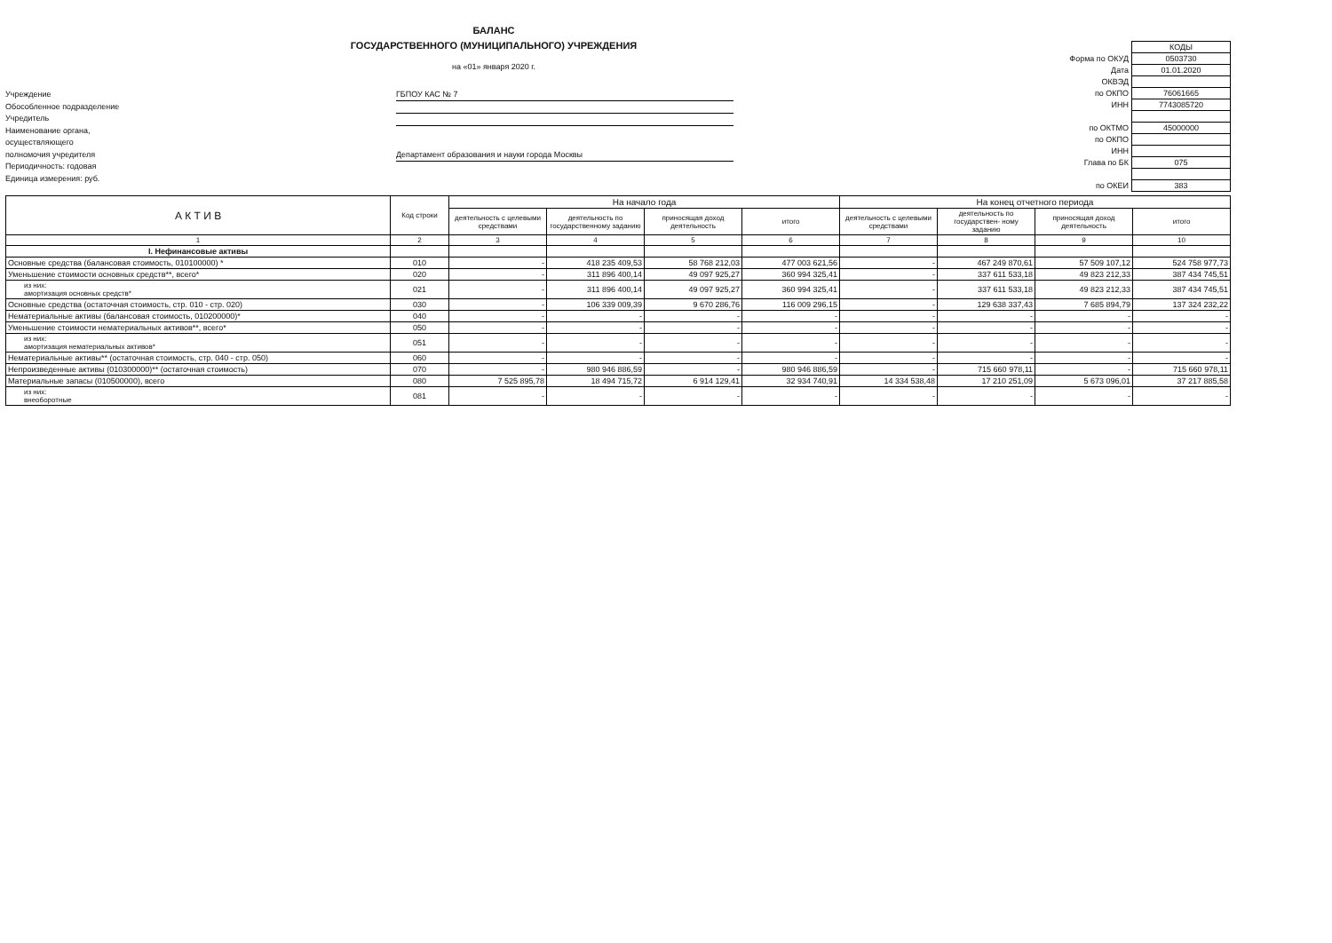БАЛАНС
ГОСУДАРСТВЕННОГО (МУНИЦИПАЛЬНОГО) УЧРЕЖДЕНИЯ
на «01» января 2020 г.
Учреждение
Обособленное подразделение
Учредитель
Наименование органа,
осуществляющего
полномочия учредителя
Периодичность: годовая
Единица измерения: руб.
ГБПОУ КАС № 7
Департамент образования и науки города Москвы
| | КОДЫ |
| Форма по ОКУД | 0503730 |
| Дата | 01.01.2020 |
| ОКВЭД | |
| по ОКПО | 76061665 |
| ИНН | 7743085720 |
| по ОКТМО | 45000000 |
| по ОКПО | |
| ИНН | |
| Глава по БК | 075 |
| по ОКЕИ | 383 |
| А К Т И В | Код строки | На начало года | | | | На конец отчетного периода | | | |
| --- | --- | --- | --- | --- | --- | --- | --- | --- | --- |
| | | деятельность с целевыми средствами | деятельность по государственному заданию | приносящая доход деятельность | итого | деятельность с целевыми средствами | деятельность по государствен- ному заданию | приносящая доход деятельность | итого |
| 1 | 2 | 3 | 4 | 5 | 6 | 7 | 8 | 9 | 10 |
| I. Нефинансовые активы | | | | | | | | | |
| Основные средства (балансовая стоимость, 010100000) * | 010 | - | 418 235 409,53 | 58 768 212,03 | 477 003 621,56 | - | 467 249 870,61 | 57 509 107,12 | 524 758 977,73 |
| Уменьшение стоимости основных средств**, всего* | 020 | - | 311 896 400,14 | 49 097 925,27 | 360 994 325,41 | - | 337 611 533,18 | 49 823 212,33 | 387 434 745,51 |
| из них: амортизация основных средств* | 021 | - | 311 896 400,14 | 49 097 925,27 | 360 994 325,41 | - | 337 611 533,18 | 49 823 212,33 | 387 434 745,51 |
| Основные средства (остаточная стоимость, стр. 010 - стр. 020) | 030 | - | 106 339 009,39 | 9 670 286,76 | 116 009 296,15 | - | 129 638 337,43 | 7 685 894,79 | 137 324 232,22 |
| Нематериальные активы (балансовая стоимость, 010200000)* | 040 | - | - | - | - | - | - | - | - |
| Уменьшение стоимости нематериальных активов**, всего* | 050 | - | - | - | - | - | - | - | - |
| из них: амортизация нематериальных активов* | 051 | - | - | - | - | - | - | - | - |
| Нематериальные активы** (остаточная стоимость, стр. 040 - стр. 050) | 060 | - | - | - | - | - | - | - | - |
| Непроизведенные активы (010300000)** (остаточная стоимость) | 070 | - | 980 946 886,59 | - | 980 946 886,59 | - | 715 660 978,11 | - | 715 660 978,11 |
| Материальные запасы (010500000), всего | 080 | 7 525 895,78 | 18 494 715,72 | 6 914 129,41 | 32 934 740,91 | 14 334 538,48 | 17 210 251,09 | 5 673 096,01 | 37 217 885,58 |
| из них: внеоборотные | 081 | - | - | - | - | - | - | - | - |